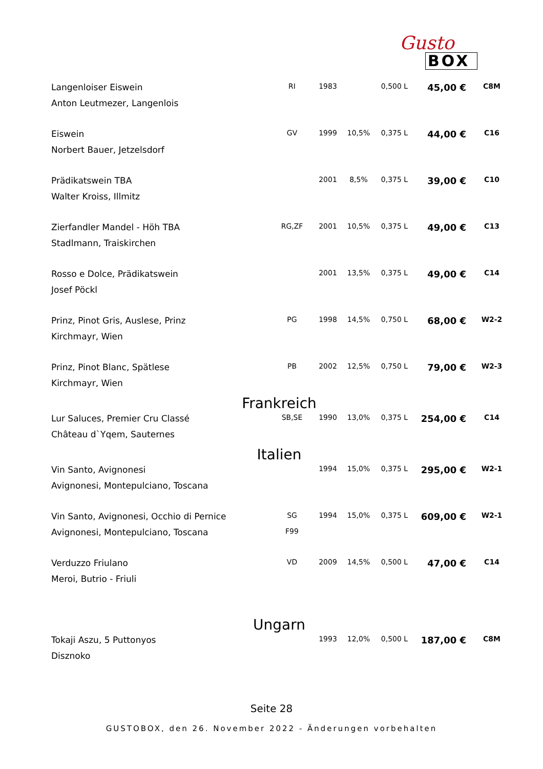Gusto
BOX
| Langenloiser Eiswein | RI | 1983 | | 0,500 L | 45,00 € | C8M |
| Anton Leutmezer, Langenlois | | | | | | |
| Eiswein | GV | 1999 | 10,5% | 0,375 L | 44,00 € | C16 |
| Norbert Bauer, Jetzelsdorf | | | | | | |
| Prädikatswein TBA | | 2001 | 8,5% | 0,375 L | 39,00 € | C10 |
| Walter Kroiss, Illmitz | | | | | | |
| Zierfandler Mandel - Höh TBA | RG,ZF | 2001 | 10,5% | 0,375 L | 49,00 € | C13 |
| Stadlmann, Traiskirchen | | | | | | |
| Rosso e Dolce, Prädikatswein | | 2001 | 13,5% | 0,375 L | 49,00 € | C14 |
| Josef Pöckl | | | | | | |
| Prinz, Pinot Gris, Auslese, Prinz | PG | 1998 | 14,5% | 0,750 L | 68,00 € | W2-2 |
| Kirchmayr, Wien | | | | | | |
| Prinz, Pinot Blanc, Spätlese | PB | 2002 | 12,5% | 0,750 L | 79,00 € | W2-3 |
| Kirchmayr, Wien | | | | | | |
| Frankreich | | | | | | |
| Lur Saluces, Premier Cru Classé | SB,SE | 1990 | 13,0% | 0,375 L | 254,00 € | C14 |
| Château d`Yqem, Sauternes | | | | | | |
| Italien | | | | | | |
| Vin Santo, Avignonesi | | 1994 | 15,0% | 0,375 L | 295,00 € | W2-1 |
| Avignonesi, Montepulciano, Toscana | | | | | | |
| Vin Santo, Avignonesi, Occhio di Pernice | SG | 1994 | 15,0% | 0,375 L | 609,00 € | W2-1 |
| Avignonesi, Montepulciano, Toscana | F99 | | | | | |
| Verduzzo Friulano | VD | 2009 | 14,5% | 0,500 L | 47,00 € | C14 |
| Meroi, Butrio - Friuli | | | | | | |
| Ungarn | | | | | | |
| Tokaji Aszu, 5 Puttonyos | | 1993 | 12,0% | 0,500 L | 187,00 € | C8M |
| Disznoko | | | | | | |
Seite 28
GUSTOBOX, den 26. November 2022 - Änderungen vorbehalten